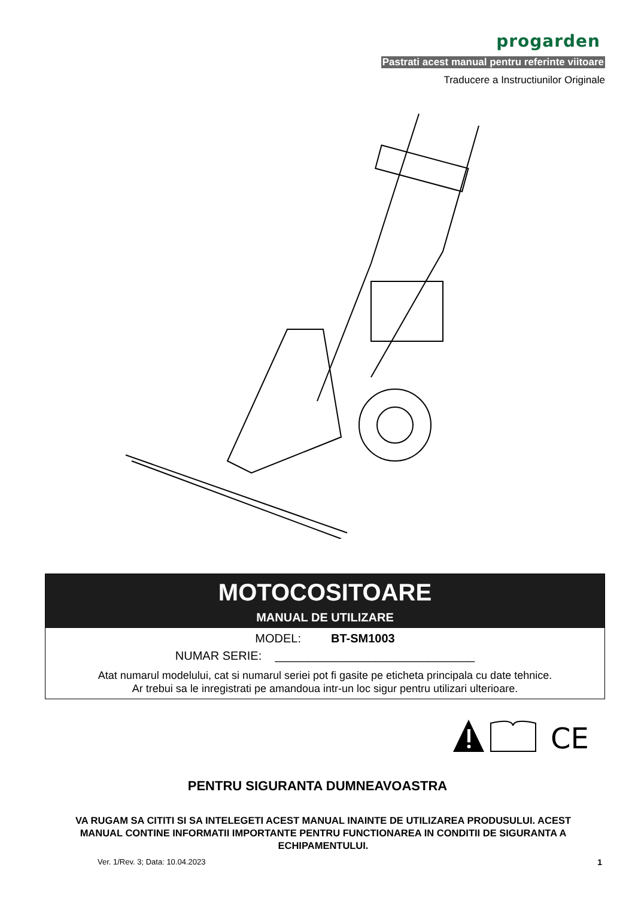progarden
Pastrati acest manual pentru referinte viitoare
Traducere a Instructiunilor Originale
MOTOCOSITOARE
MANUAL DE UTILIZARE
MODEL: BT-SM1003
NUMAR SERIE: ______________________________
Atat numarul modelului, cat si numarul seriei pot fi gasite pe eticheta principala cu date tehnice.
Ar trebui sa le inregistrati pe amandoua intr-un loc sigur pentru utilizari ulterioare.
CE
PENTRU SIGURANTA DUMNEAVOASTRA
VA RUGAM SA CITITI SI SA INTELEGETI ACEST MANUAL INAINTE DE UTILIZAREA PRODUSULUI. ACEST MANUAL CONTINE INFORMATII IMPORTANTE PENTRU FUNCTIONAREA IN CONDITII DE SIGURANTA A ECHIPAMENTULUI.
Ver. 1/Rev. 3; Data: 10.04.2023
1